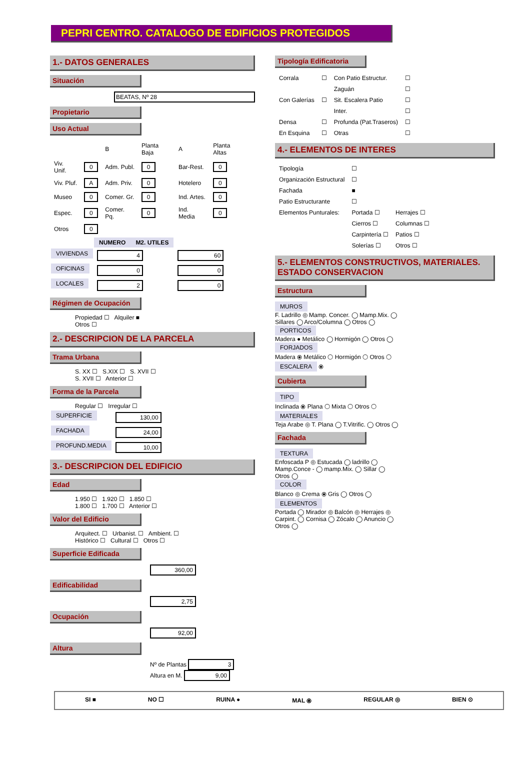PEPRI CENTRO. CATALOGO DE EDIFICIOS PROTEGIDOS
1.- DATOS GENERALES
Situación
BEATAS, Nº 28
Propietario
Uso Actual
| | | B | Planta Baja | A | Planta Altas | |
| Viv. Unif. | 0 | Adm. Publ. | 0 | Bar-Rest. | 0 | |
| Viv. Pluf. | A | Adm. Priv. | 0 | Hotelero | 0 | |
| Museo | 0 | Comer. Gr. | 0 | Ind. Artes. | 0 | |
| Espec. | 0 | Comer. Pq. | 0 | Ind. Media | 0 | |
| Otros | 0 | | | | | |
| | NUMERO | M2. UTILES |
| --- | --- | --- |
| VIVIENDAS | 4 | 60 |
| OFICINAS | 0 | 0 |
| LOCALES | 2 | 0 |
Régimen de Ocupación
Propiedad ☐ Alquiler ■
Otros ☐
2.- DESCRIPCION DE LA PARCELA
Trama Urbana
S. XX ☐ S.XIX ☐ S. XVII ☐
S. XVII ☐ Anterior ☐
Forma de la Parcela
Regular ☐ Irregular ☐
| SUPERFICIE | 130,00 |
| FACHADA | 24,00 |
| PROFUND.MEDIA | 10,00 |
3.- DESCRIPCION DEL EDIFICIO
Edad
1.950 ☐ 1.920 ☐ 1.850 ☐
1.800 ☐ 1.700 ☐ Anterior ☐
Valor del Edificio
Arquitect. ☐ Urbanist. ☐ Ambient. ☐
Histórico ☐ Cultural ☐ Otros ☐
Superficie Edificada
360,00
Edificabilidad
2,75
Ocupación
92,00
Altura
Nº de Plantas 3
Altura en M. 9,00
Tipología Edificatoria
| Corrala | ☐ | Con Patio Estructur. | ☐ |
| | | Zaguán | ☐ |
| Con Galerías | ☐ | Sit. Escalera Patio | ☐ |
| | | Inter. | ☐ |
| Densa | ☐ | Profunda (Pat.Traseros) | ☐ |
| En Esquina | ☐ | Otras | ☐ |
4.- ELEMENTOS DE INTERES
| Tipología | ☐ | |
| Organización Estructural | ☐ | |
| Fachada | ■ | |
| Patio Estructurante | ☐ | |
| Elementos Punturales: | Portada ☐ | Herrajes ☐ |
| | Cierros ☐ | Columnas ☐ |
| | Carpintería ☐ | Patios ☐ |
| | Solerías ☐ | Otros ☐ |
5.- ELEMENTOS CONSTRUCTIVOS, MATERIALES. ESTADO CONSERVACION
Estructura
MUROS
F. Ladrillo ◎ Mamp. Concer. ◯ Mamp.Mix. ◯
Sillares ◯ Arco/Columna ◯ Otros ◯
PORTICOS
Madera ● Metálico ◯ Hormigón ◯ Otros ◯
FORJADOS
Madera ⦿ Metálico ◯ Hormigón ◯ Otros ◯
ESCALERA ⦿
Cubierta
TIPO
Inclinada ⦿ Plana ◯ Mixta ◯ Otros ◯
MATERIALES
Teja Arabe ◎ T. Plana ◯ T.Vitrific. ◯ Otros ◯
Fachada
TEXTURA
Enfoscada P ◎ Estucada ◯ ladrillo ◯
Mamp.Conce - ◯ mamp.Mix. ◯ Sillar ◯
Otros ◯
COLOR
Blanco ◎ Crema ⦿ Gris ◯ Otros ◯
ELEMENTOS
Portada ◯ Mirador ◎ Balcón ◎ Herrajes ◎
Carpint. ◯ Cornisa ◯ Zócalo ◯ Anuncio ◯
Otros ◯
SI ■ NO ☐ RUINA ● MAL ⦿ REGULAR ◎ BIEN ⊙